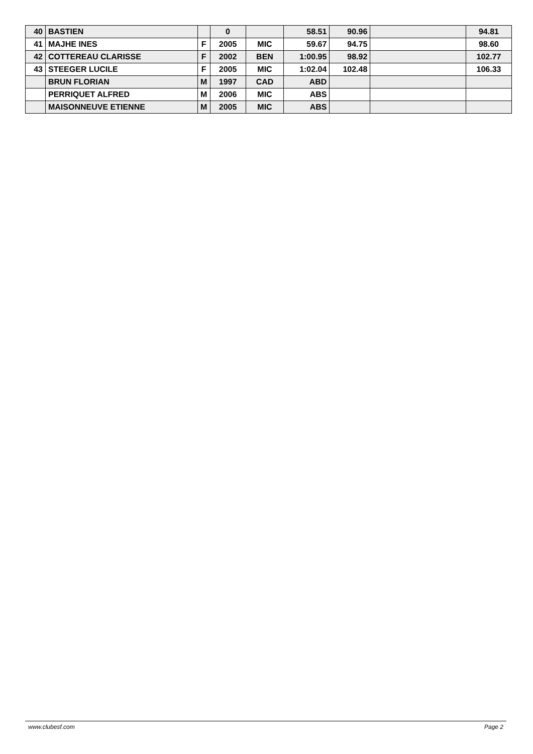| 40 | BASTIEN | | 0 | | 58.51 | 90.96 | | 94.81 |
| 41 | MAJHE INES | F | 2005 | MIC | 59.67 | 94.75 | | 98.60 |
| 42 | COTTEREAU CLARISSE | F | 2002 | BEN | 1:00.95 | 98.92 | | 102.77 |
| 43 | STEEGER LUCILE | F | 2005 | MIC | 1:02.04 | 102.48 | | 106.33 |
| | BRUN FLORIAN | M | 1997 | CAD | ABD | | | |
| | PERRIQUET ALFRED | M | 2006 | MIC | ABS | | | |
| | MAISONNEUVE ETIENNE | M | 2005 | MIC | ABS | | | |
www.clubesf.com Page 2